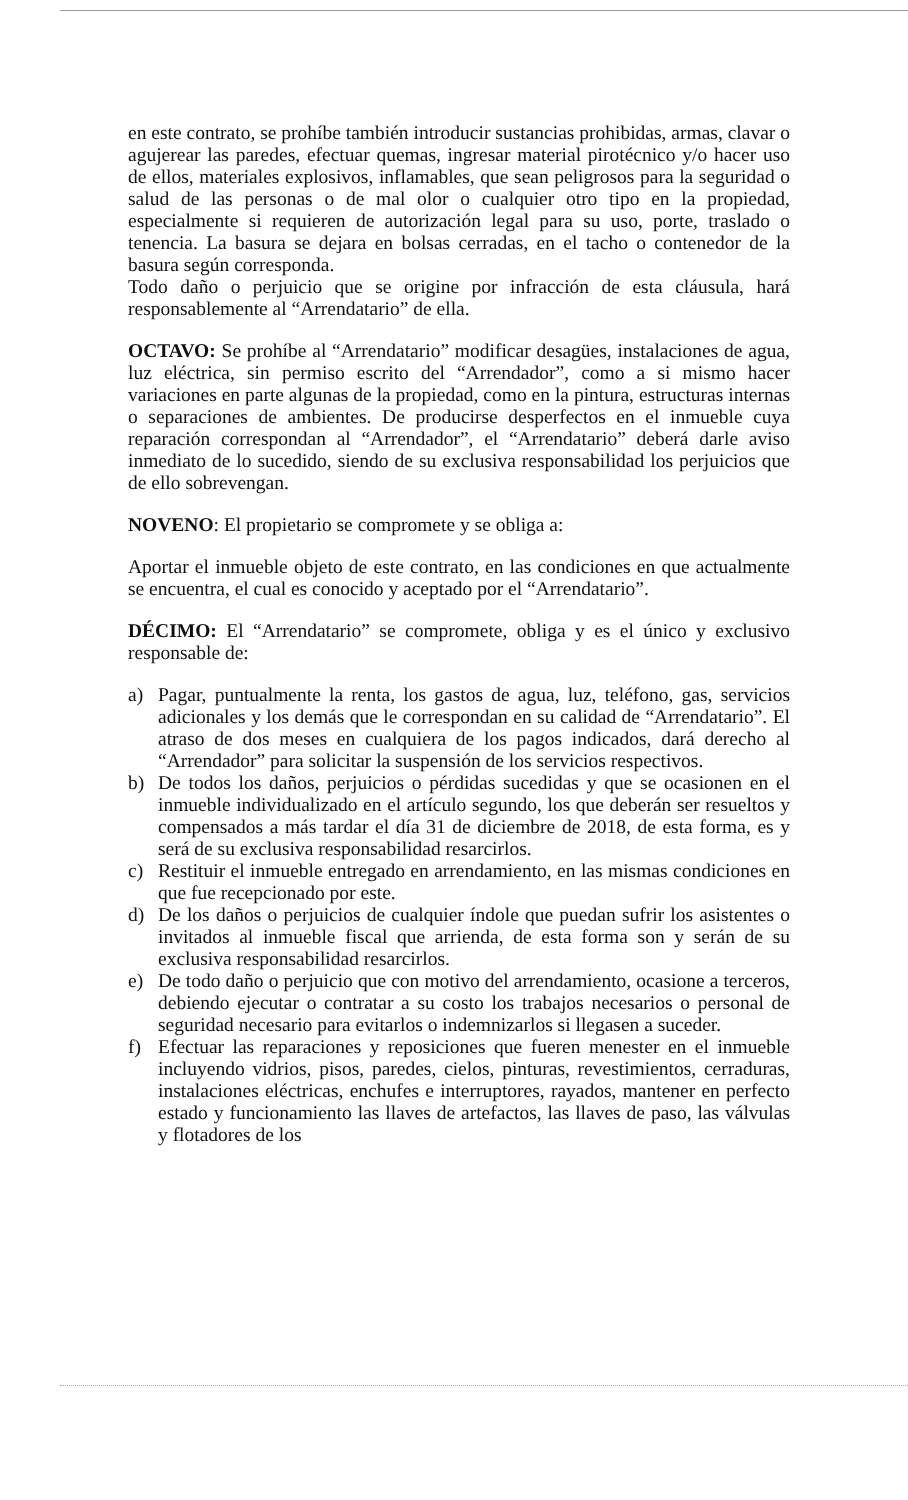en este contrato, se prohíbe también introducir sustancias prohibidas, armas, clavar o agujerear las paredes, efectuar quemas, ingresar material pirotécnico y/o hacer uso de ellos, materiales explosivos, inflamables, que sean peligrosos para la seguridad o salud de las personas o de mal olor o cualquier otro tipo en la propiedad, especialmente si requieren de autorización legal para su uso, porte, traslado o tenencia. La basura se dejara en bolsas cerradas, en el tacho o contenedor de la basura según corresponda.
Todo daño o perjuicio que se origine por infracción de esta cláusula, hará responsablemente al “Arrendatario” de ella.
OCTAVO: Se prohíbe al “Arrendatario” modificar desagües, instalaciones de agua, luz eléctrica, sin permiso escrito del “Arrendador”, como a si mismo hacer variaciones en parte algunas de la propiedad, como en la pintura, estructuras internas o separaciones de ambientes. De producirse desperfectos en el inmueble cuya reparación correspondan al “Arrendador”, el “Arrendatario” deberá darle aviso inmediato de lo sucedido, siendo de su exclusiva responsabilidad los perjuicios que de ello sobrevengan.
NOVENO: El propietario se compromete y se obliga a:
Aportar el inmueble objeto de este contrato, en las condiciones en que actualmente se encuentra, el cual es conocido y aceptado por el “Arrendatario”.
DÉCIMO: El “Arrendatario” se compromete, obliga y es el único y exclusivo responsable de:
a) Pagar, puntualmente la renta, los gastos de agua, luz, teléfono, gas, servicios adicionales y los demás que le correspondan en su calidad de “Arrendatario”. El atraso de dos meses en cualquiera de los pagos indicados, dará derecho al “Arrendador” para solicitar la suspensión de los servicios respectivos.
b) De todos los daños, perjuicios o pérdidas sucedidas y que se ocasionen en el inmueble individualizado en el artículo segundo, los que deberán ser resueltos y compensados a más tardar el día 31 de diciembre de 2018, de esta forma, es y será de su exclusiva responsabilidad resarcirlos.
c) Restituir el inmueble entregado en arrendamiento, en las mismas condiciones en que fue recepcionado por este.
d) De los daños o perjuicios de cualquier índole que puedan sufrir los asistentes o invitados al inmueble fiscal que arrienda, de esta forma son y serán de su exclusiva responsabilidad resarcirlos.
e) De todo daño o perjuicio que con motivo del arrendamiento, ocasione a terceros, debiendo ejecutar o contratar a su costo los trabajos necesarios o personal de seguridad necesario para evitarlos o indemnizarlos si llegasen a suceder.
f) Efectuar las reparaciones y reposiciones que fueren menester en el inmueble incluyendo vidrios, pisos, paredes, cielos, pinturas, revestimientos, cerraduras, instalaciones eléctricas, enchufes e interruptores, rayados, mantener en perfecto estado y funcionamiento las llaves de artefactos, las llaves de paso, las válvulas y flotadores de los